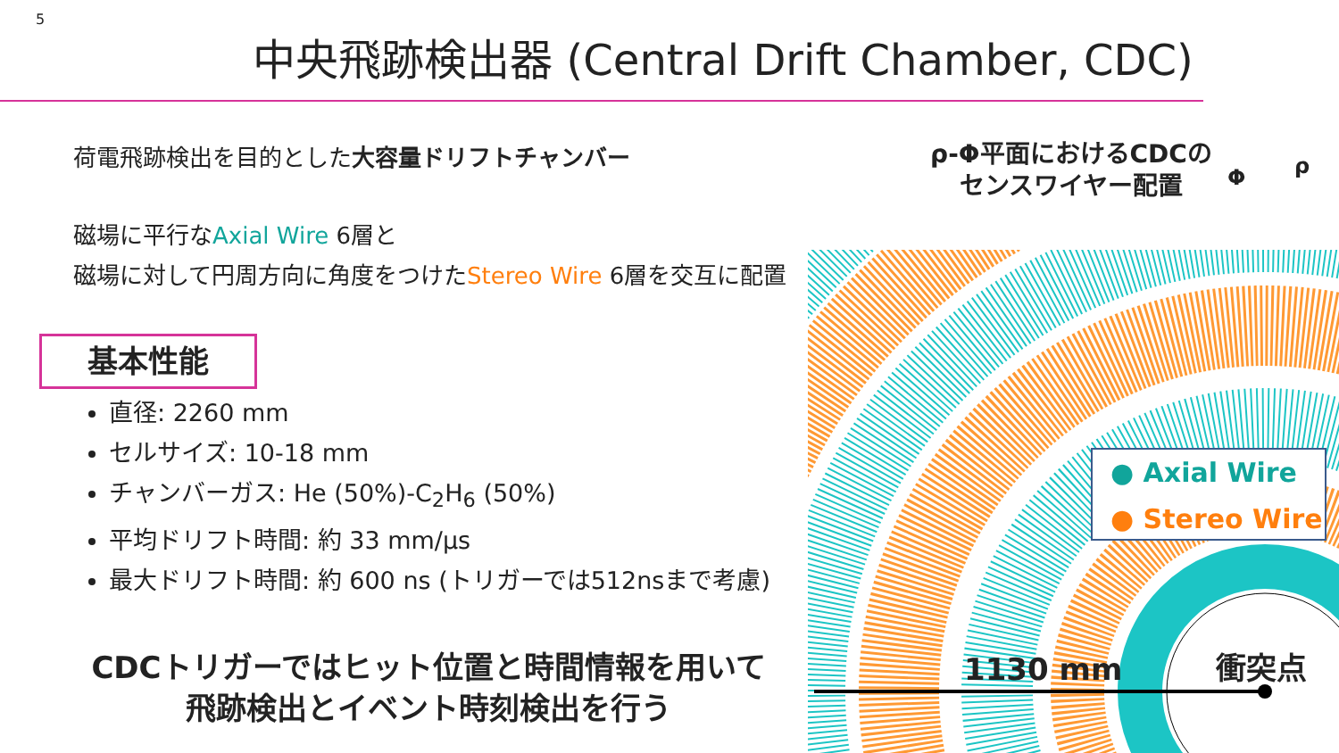5
中央飛跡検出器 (Central Drift Chamber, CDC)
荷電飛跡検出を目的とした大容量ドリフトチャンバー
磁場に平行なAxial Wire 6層と
磁場に対して円周方向に角度をつけたStereo Wire 6層を交互に配置
ρ-Φ平面におけるCDCの
センスワイヤー配置
Φ ρ
1130 mm 衝突点
● Axial Wire
● Stereo Wire
基本性能
直径: 2260 mm
セルサイズ: 10-18 mm
チャンバーガス: He (50%)-C<sub>2</sub>H<sub>6</sub> (50%)
平均ドリフト時間: 約 33 mm/μs
最大ドリフト時間: 約 600 ns (トリガーでは512nsまで考慮)
CDCトリガーではヒット位置と時間情報を用いて
飛跡検出とイベント時刻検出を行う